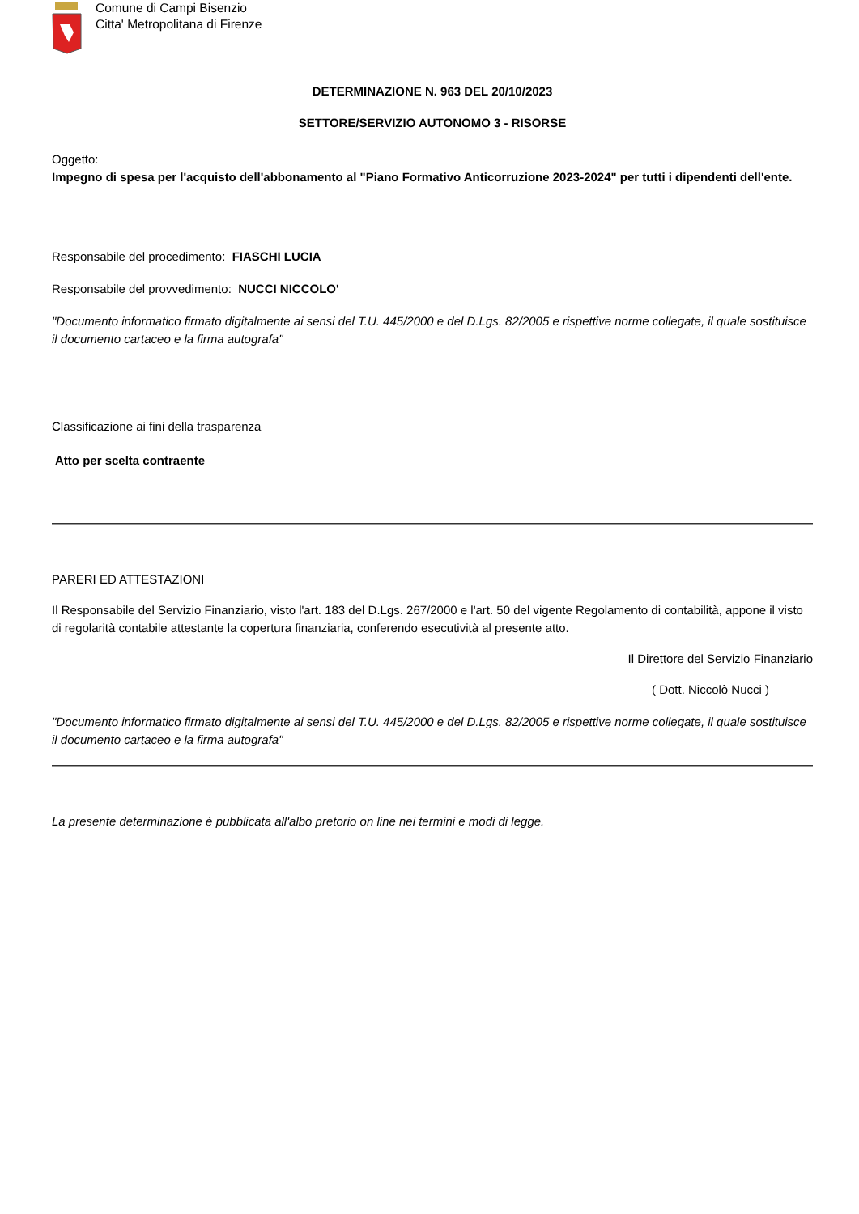Comune di Campi Bisenzio
Citta' Metropolitana di Firenze
DETERMINAZIONE N. 963 DEL 20/10/2023
SETTORE/SERVIZIO AUTONOMO 3 - RISORSE
Oggetto:
Impegno di spesa per l'acquisto dell'abbonamento al "Piano Formativo Anticorruzione 2023-2024" per tutti i dipendenti dell'ente.
Responsabile del procedimento: FIASCHI LUCIA
Responsabile del provvedimento: NUCCI NICCOLO'
"Documento informatico firmato digitalmente ai sensi del T.U. 445/2000 e del D.Lgs. 82/2005 e rispettive norme collegate, il quale sostituisce il documento cartaceo e la firma autografa"
Classificazione ai fini della trasparenza
Atto per scelta contraente
PARERI ED ATTESTAZIONI
Il Responsabile del Servizio Finanziario, visto l'art. 183 del D.Lgs. 267/2000 e l'art. 50 del vigente Regolamento di contabilità, appone il visto di regolarità contabile attestante la copertura finanziaria, conferendo esecutività al presente atto.
Il Direttore del Servizio Finanziario
( Dott. Niccolò Nucci )
"Documento informatico firmato digitalmente ai sensi del T.U. 445/2000 e del D.Lgs. 82/2005 e rispettive norme collegate, il quale sostituisce il documento cartaceo e la firma autografa"
La presente determinazione è pubblicata all'albo pretorio on line nei termini e modi di legge.